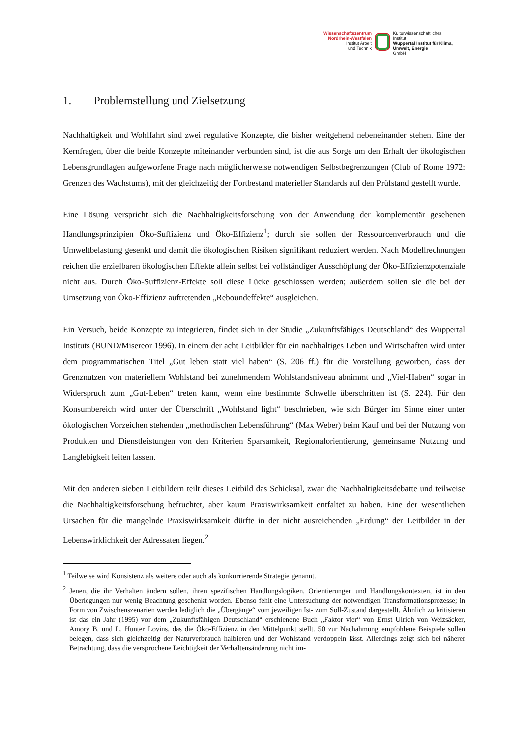Wissenschaftszentrum Nordrhein-Westfalen
Institut Arbeit
und Technik
Kulturwissenschaftliches
Institut
Wuppertal Institut für Klima, Umwelt, Energie
GmbH
1. Problemstellung und Zielsetzung
Nachhaltigkeit und Wohlfahrt sind zwei regulative Konzepte, die bisher weitgehend nebeneinander stehen. Eine der Kernfragen, über die beide Konzepte miteinander verbunden sind, ist die aus Sorge um den Erhalt der ökologischen Lebensgrundlagen aufgeworfene Frage nach möglicherweise notwendigen Selbstbegrenzungen (Club of Rome 1972: Grenzen des Wachstums), mit der gleichzeitig der Fortbestand materieller Standards auf den Prüfstand gestellt wurde.
Eine Lösung verspricht sich die Nachhaltigkeitsforschung von der Anwendung der komplementär gesehenen Handlungsprinzipien Öko-Suffizienz und Öko-Effizienz<sup>1</sup>; durch sie sollen der Ressourcenverbrauch und die Umweltbelastung gesenkt und damit die ökologischen Risiken signifikant reduziert werden. Nach Modellrechnungen reichen die erzielbaren ökologischen Effekte allein selbst bei vollständiger Ausschöpfung der Öko-Effizienzpotenziale nicht aus. Durch Öko-Suffizienz-Effekte soll diese Lücke geschlossen werden; außerdem sollen sie die bei der Umsetzung von Öko-Effizienz auftretenden „Reboundeffekte“ ausgleichen.
Ein Versuch, beide Konzepte zu integrieren, findet sich in der Studie „Zukunftsfähiges Deutschland“ des Wuppertal Instituts (BUND/Misereor 1996). In einem der acht Leitbilder für ein nachhaltiges Leben und Wirtschaften wird unter dem programmatischen Titel „Gut leben statt viel haben“ (S. 206 ff.) für die Vorstellung geworben, dass der Grenznutzen von materiellem Wohlstand bei zunehmendem Wohlstandsniveau abnimmt und „Viel-Haben“ sogar in Widerspruch zum „Gut-Leben“ treten kann, wenn eine bestimmte Schwelle überschritten ist (S. 224). Für den Konsumbereich wird unter der Überschrift „Wohlstand light“ beschrieben, wie sich Bürger im Sinne einer unter ökologischen Vorzeichen stehenden „methodischen Lebensführung“ (Max Weber) beim Kauf und bei der Nutzung von Produkten und Dienstleistungen von den Kriterien Sparsamkeit, Regionalorientierung, gemeinsame Nutzung und Langlebigkeit leiten lassen.
Mit den anderen sieben Leitbildern teilt dieses Leitbild das Schicksal, zwar die Nachhaltigkeitsdebatte und teilweise die Nachhaltigkeitsforschung befruchtet, aber kaum Praxiswirksamkeit entfaltet zu haben. Eine der wesentlichen Ursachen für die mangelnde Praxiswirksamkeit dürfte in der nicht ausreichenden „Erdung“ der Leitbilder in der Lebenswirklichkeit der Adressaten liegen.<sup>2</sup>
<sup>1</sup> Teilweise wird Konsistenz als weitere oder auch als konkurrierende Strategie genannt.
<sup>2</sup> Jenen, die ihr Verhalten ändern sollen, ihren spezifischen Handlungslogiken, Orientierungen und Handlungskontexten, ist in den Überlegungen nur wenig Beachtung geschenkt worden. Ebenso fehlt eine Untersuchung der notwendigen Transformationsprozesse; in Form von Zwischenszenarien werden lediglich die „Übergänge“ vom jeweiligen Ist- zum Soll-Zustand dargestellt. Ähnlich zu kritisieren ist das ein Jahr (1995) vor dem „Zukunftsfähigen Deutschland“ erschienene Buch „Faktor vier“ von Ernst Ulrich von Weizsäcker, Amory B. und L. Hunter Lovins, das die Öko-Effizienz in den Mittelpunkt stellt. 50 zur Nachahmung empfohlene Beispiele sollen belegen, dass sich gleichzeitig der Naturverbrauch halbieren und der Wohlstand verdoppeln lässt. Allerdings zeigt sich bei näherer Betrachtung, dass die versprochene Leichtigkeit der Verhaltensänderung nicht im-